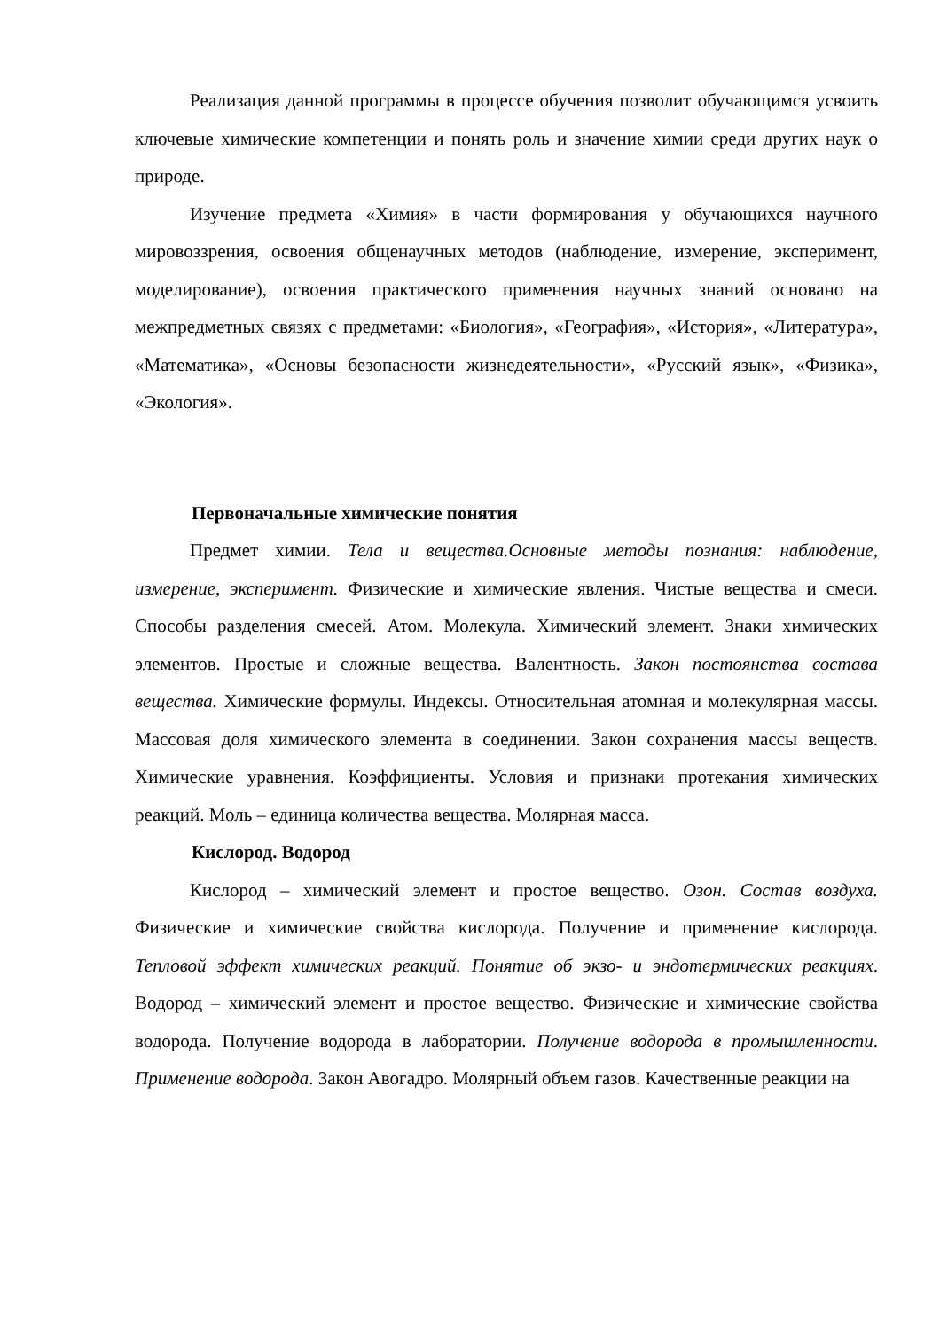Реализация данной программы в процессе обучения позволит обучающимся усвоить ключевые химические компетенции и понять роль и значение химии среди других наук о природе.
Изучение предмета «Химия» в части формирования у обучающихся научного мировоззрения, освоения общенаучных методов (наблюдение, измерение, эксперимент, моделирование), освоения практического применения научных знаний основано на межпредметных связях с предметами: «Биология», «География», «История», «Литература», «Математика», «Основы безопасности жизнедеятельности», «Русский язык», «Физика», «Экология».
Первоначальные химические понятия
Предмет химии. Тела и вещества.Основные методы познания: наблюдение, измерение, эксперимент. Физические и химические явления. Чистые вещества и смеси. Способы разделения смесей. Атом. Молекула. Химический элемент. Знаки химических элементов. Простые и сложные вещества. Валентность. Закон постоянства состава вещества. Химические формулы. Индексы. Относительная атомная и молекулярная массы. Массовая доля химического элемента в соединении. Закон сохранения массы веществ. Химические уравнения. Коэффициенты. Условия и признаки протекания химических реакций. Моль – единица количества вещества. Молярная масса.
Кислород. Водород
Кислород – химический элемент и простое вещество. Озон. Состав воздуха. Физические и химические свойства кислорода. Получение и применение кислорода. Тепловой эффект химических реакций. Понятие об экзо- и эндотермических реакциях. Водород – химический элемент и простое вещество. Физические и химические свойства водорода. Получение водорода в лаборатории. Получение водорода в промышленности. Применение водорода. Закон Авогадро. Молярный объем газов. Качественные реакции на